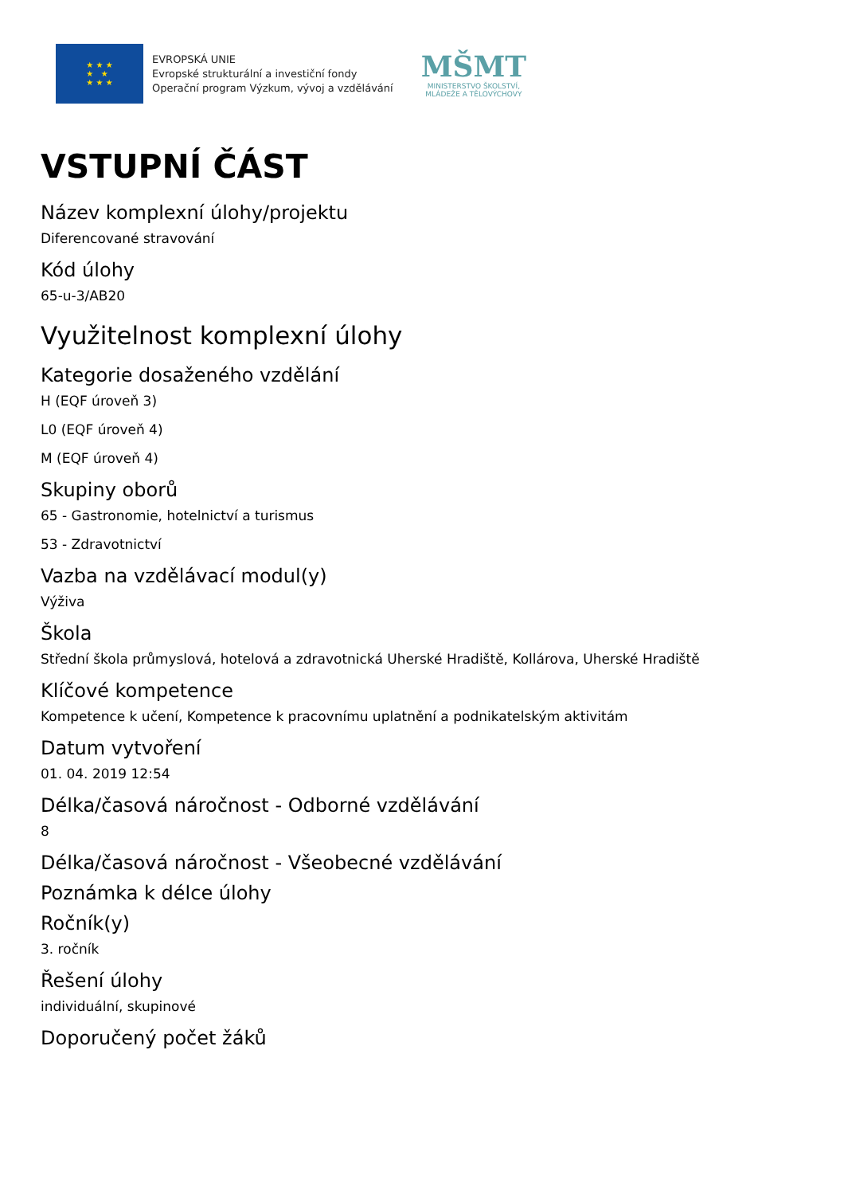★ ★ ★
★ ★
★ ★ ★
EVROPSKÁ UNIE
Evropské strukturální a investiční fondy
Operační program Výzkum, vývoj a vzdělávání
MŠMT
MINISTERSTVO ŠKOLSTVÍ,
MLÁDEŽE A TĚLOVÝCHOVY
VSTUPNÍ ČÁST
Název komplexní úlohy/projektu
Diferencované stravování
Kód úlohy
65-u-3/AB20
Využitelnost komplexní úlohy
Kategorie dosaženého vzdělání
H (EQF úroveň 3)
L0 (EQF úroveň 4)
M (EQF úroveň 4)
Skupiny oborů
65 - Gastronomie, hotelnictví a turismus
53 - Zdravotnictví
Vazba na vzdělávací modul(y)
Výživa
Škola
Střední škola průmyslová, hotelová a zdravotnická Uherské Hradiště, Kollárova, Uherské Hradiště
Klíčové kompetence
Kompetence k učení, Kompetence k pracovnímu uplatnění a podnikatelským aktivitám
Datum vytvoření
01. 04. 2019 12:54
Délka/časová náročnost - Odborné vzdělávání
8
Délka/časová náročnost - Všeobecné vzdělávání
Poznámka k délce úlohy
Ročník(y)
3. ročník
Řešení úlohy
individuální, skupinové
Doporučený počet žáků